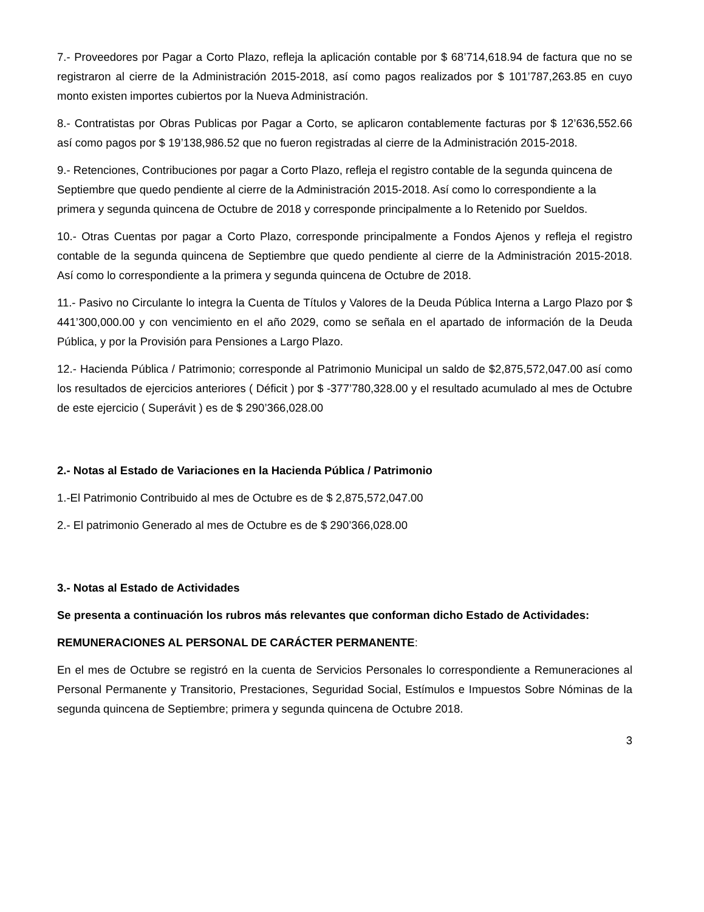7.- Proveedores por Pagar a Corto Plazo, refleja la aplicación contable por $ 68’714,618.94 de factura que no se registraron al cierre de la Administración 2015-2018, así como pagos realizados por $ 101’787,263.85 en cuyo monto existen importes cubiertos por la Nueva Administración.
8.- Contratistas por Obras Publicas por Pagar a Corto, se aplicaron contablemente facturas por $ 12’636,552.66 así como pagos por $ 19’138,986.52 que no fueron registradas al cierre de la Administración 2015-2018.
9.- Retenciones, Contribuciones por pagar a Corto Plazo, refleja el registro contable de la segunda quincena de Septiembre que quedo pendiente al cierre de la Administración 2015-2018. Así como lo correspondiente a la primera y segunda quincena de Octubre de 2018 y corresponde principalmente a lo Retenido por Sueldos.
10.- Otras Cuentas por pagar a Corto Plazo, corresponde principalmente a Fondos Ajenos y refleja el registro contable de la segunda quincena de Septiembre que quedo pendiente al cierre de la Administración 2015-2018. Así como lo correspondiente a la primera y segunda quincena de Octubre de 2018.
11.- Pasivo no Circulante lo integra la Cuenta de Títulos y Valores de la Deuda Pública Interna a Largo Plazo por $ 441’300,000.00 y con vencimiento en el año 2029, como se señala en el apartado de información de la Deuda Pública, y por la Provisión para Pensiones a Largo Plazo.
12.- Hacienda Pública / Patrimonio; corresponde al Patrimonio Municipal un saldo de $2,875,572,047.00 así como los resultados de ejercicios anteriores ( Déficit ) por $ -377’780,328.00 y el resultado acumulado al mes de Octubre de este ejercicio ( Superávit ) es de $ 290’366,028.00
2.- Notas al Estado de Variaciones en la Hacienda Pública / Patrimonio
1.-El Patrimonio Contribuido al mes de Octubre es de $ 2,875,572,047.00
2.- El patrimonio Generado al mes de Octubre es de $ 290’366,028.00
3.- Notas al Estado de Actividades
Se presenta a continuación los rubros más relevantes que conforman dicho Estado de Actividades:
REMUNERACIONES AL PERSONAL DE CARÁCTER PERMANENTE:
En el mes de Octubre se registró en la cuenta de Servicios Personales lo correspondiente a Remuneraciones al Personal Permanente y Transitorio, Prestaciones, Seguridad Social, Estímulos e Impuestos Sobre Nóminas de la segunda quincena de Septiembre; primera y segunda quincena de Octubre 2018.
3